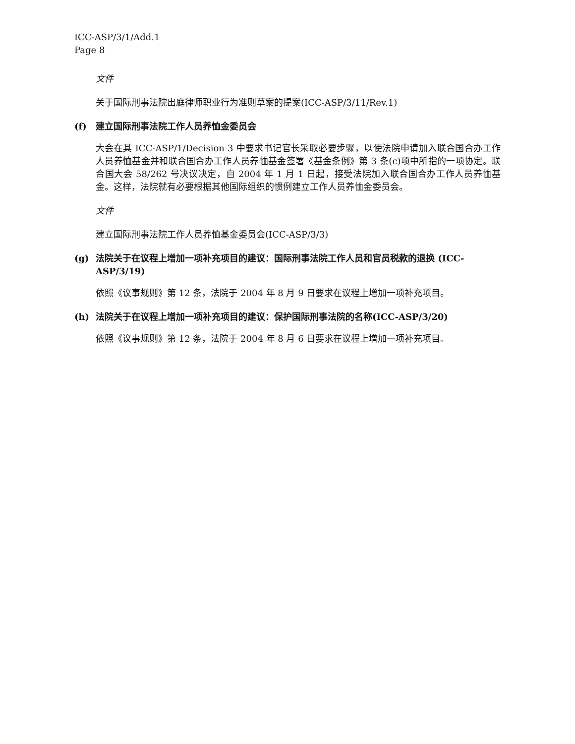ICC-ASP/3/1/Add.1
Page 8
文件
关于国际刑事法院出庭律师职业行为准则草案的提案(ICC-ASP/3/11/Rev.1)
(f) 建立国际刑事法院工作人员养恤金委员会
大会在其 ICC-ASP/1/Decision 3 中要求书记官长采取必要步骤，以使法院申请加入联合国合办工作人员养恤基金并和联合国合办工作人员养恤基金签署《基金条例》第 3 条(c)项中所指的一项协定。联合国大会 58/262 号决议决定，自 2004 年 1 月 1 日起，接受法院加入联合国合办工作人员养恤基金。这样，法院就有必要根据其他国际组织的惯例建立工作人员养恤金委员会。
文件
建立国际刑事法院工作人员养恤基金委员会(ICC-ASP/3/3)
(g) 法院关于在议程上增加一项补充项目的建议：国际刑事法院工作人员和官员税款的退换 (ICC-ASP/3/19)
依照《议事规则》第 12 条，法院于 2004 年 8 月 9 日要求在议程上增加一项补充项目。
(h) 法院关于在议程上增加一项补充项目的建议：保护国际刑事法院的名称(ICC-ASP/3/20)
依照《议事规则》第 12 条，法院于 2004 年 8 月 6 日要求在议程上增加一项补充项目。